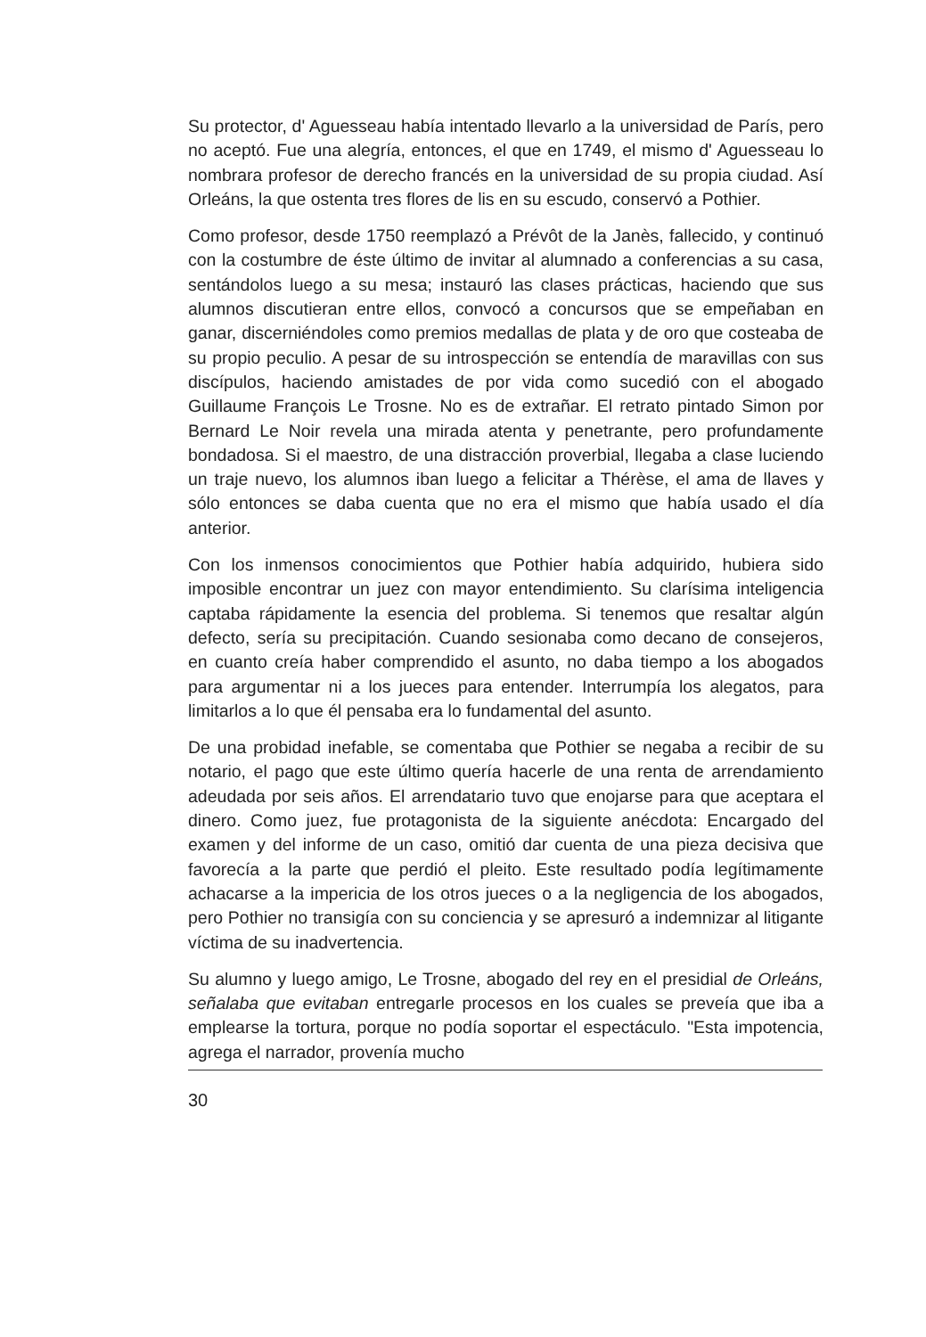Su protector, d' Aguesseau había intentado llevarlo a la universidad de París, pero no aceptó. Fue una alegría, entonces, el que en 1749, el mismo d' Aguesseau lo nombrara profesor de derecho francés en la universidad de su propia ciudad. Así Orleáns, la que ostenta tres flores de lis en su escudo, conservó a Pothier.
Como profesor, desde 1750 reemplazó a Prévôt de la Janès, fallecido, y continuó con la costumbre de éste último de invitar al alumnado a conferencias a su casa, sentándolos luego a su mesa; instauró las clases prácticas, haciendo que sus alumnos discutieran entre ellos, convocó a concursos que se empeñaban en ganar, discerniéndoles como premios medallas de plata y de oro que costeaba de su propio peculio. A pesar de su introspección se entendía de maravillas con sus discípulos, haciendo amistades de por vida como sucedió con el abogado Guillaume François Le Trosne. No es de extrañar. El retrato pintado Simon por Bernard Le Noir revela una mirada atenta y penetrante, pero profundamente bondadosa. Si el maestro, de una distracción proverbial, llegaba a clase luciendo un traje nuevo, los alumnos iban luego a felicitar a Thérèse, el ama de llaves y sólo entonces se daba cuenta que no era el mismo que había usado el día anterior.
Con los inmensos conocimientos que Pothier había adquirido, hubiera sido imposible encontrar un juez con mayor entendimiento. Su clarísima inteligencia captaba rápidamente la esencia del problema. Si tenemos que resaltar algún defecto, sería su precipitación. Cuando sesionaba como decano de consejeros, en cuanto creía haber comprendido el asunto, no daba tiempo a los abogados para argumentar ni a los jueces para entender. Interrumpía los alegatos, para limitarlos a lo que él pensaba era lo fundamental del asunto.
De una probidad inefable, se comentaba que Pothier se negaba a recibir de su notario, el pago que este último quería hacerle de una renta de arrendamiento adeudada por seis años. El arrendatario tuvo que enojarse para que aceptara el dinero. Como juez, fue protagonista de la siguiente anécdota: Encargado del examen y del informe de un caso, omitió dar cuenta de una pieza decisiva que favorecía a la parte que perdió el pleito. Este resultado podía legítimamente achacarse a la impericia de los otros jueces o a la negligencia de los abogados, pero Pothier no transigía con su conciencia y se apresuró a indemnizar al litigante víctima de su inadvertencia.
Su alumno y luego amigo, Le Trosne, abogado del rey en el presidial de Orleáns, señalaba que evitaban entregarle procesos en los cuales se preveía que iba a emplearse la tortura, porque no podía soportar el espectáculo. "Esta impotencia, agrega el narrador, provenía mucho
30